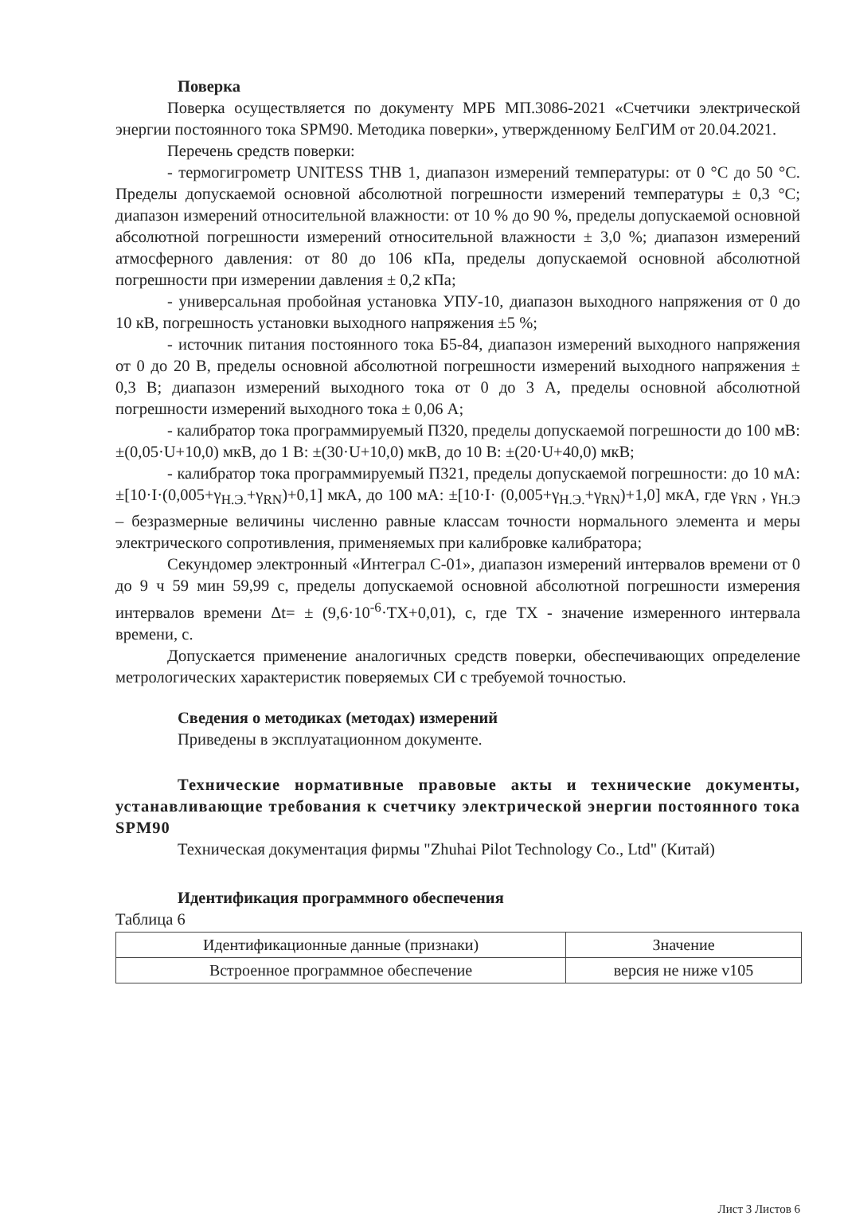Поверка
Поверка осуществляется по документу МРБ МП.3086-2021 «Счетчики электрической энергии постоянного тока SPM90. Методика поверки», утвержденному БелГИМ от 20.04.2021.
Перечень средств поверки:
- термогигрометр UNITESS THB 1, диапазон измерений температуры: от 0 °С до 50 °С. Пределы допускаемой основной абсолютной погрешности измерений температуры ± 0,3 °С; диапазон измерений относительной влажности: от 10 % до 90 %, пределы допускаемой основной абсолютной погрешности измерений относительной влажности ± 3,0 %; диапазон измерений атмосферного давления: от 80 до 106 кПа, пределы допускаемой основной абсолютной погрешности при измерении давления ± 0,2 кПа;
- универсальная пробойная установка УПУ-10, диапазон выходного напряжения от 0 до 10 кВ, погрешность установки выходного напряжения ±5 %;
- источник питания постоянного тока Б5-84, диапазон измерений выходного напряжения от 0 до 20 В, пределы основной абсолютной погрешности измерений выходного напряжения ± 0,3 В; диапазон измерений выходного тока от 0 до 3 А, пределы основной абсолютной погрешности измерений выходного тока ± 0,06 А;
- калибратор тока программируемый П320, пределы допускаемой погрешности до 100 мВ: ±(0,05·U+10,0) мкВ, до 1 В: ±(30·U+10,0) мкВ, до 10 В: ±(20·U+40,0) мкВ;
- калибратор тока программируемый П321, пределы допускаемой погрешности: до 10 мА: ±[10·I·(0,005+γ<sub>Н.Э.</sub>+γ<sub>RN</sub>)+0,1] мкА, до 100 мА: ±[10·I· (0,005+γ<sub>Н.Э.</sub>+γ<sub>RN</sub>)+1,0] мкА, где γ<sub>RN</sub> , γ<sub>Н.Э</sub> – безразмерные величины численно равные классам точности нормального элемента и меры электрического сопротивления, применяемых при калибровке калибратора;
Секундомер электронный «Интеграл С-01», диапазон измерений интервалов времени от 0 до 9 ч 59 мин 59,99 с, пределы допускаемой основной абсолютной погрешности измерения интервалов времени Δt= ± (9,6·10<sup>-6</sup>·ТХ+0,01), с, где ТХ - значение измеренного интервала времени, с.
Допускается применение аналогичных средств поверки, обеспечивающих определение метрологических характеристик поверяемых СИ с требуемой точностью.
Сведения о методиках (методах) измерений
Приведены в эксплуатационном документе.
Технические нормативные правовые акты и технические документы, устанавливающие требования к счетчику электрической энергии постоянного тока SPM90
Техническая документация фирмы "Zhuhai Pilot Technology Co., Ltd" (Китай)
Идентификация программного обеспечения
Таблица 6
| Идентификационные данные (признаки) | Значение |
| Встроенное программное обеспечение | версия не ниже v105 |
Лист 3 Листов 6